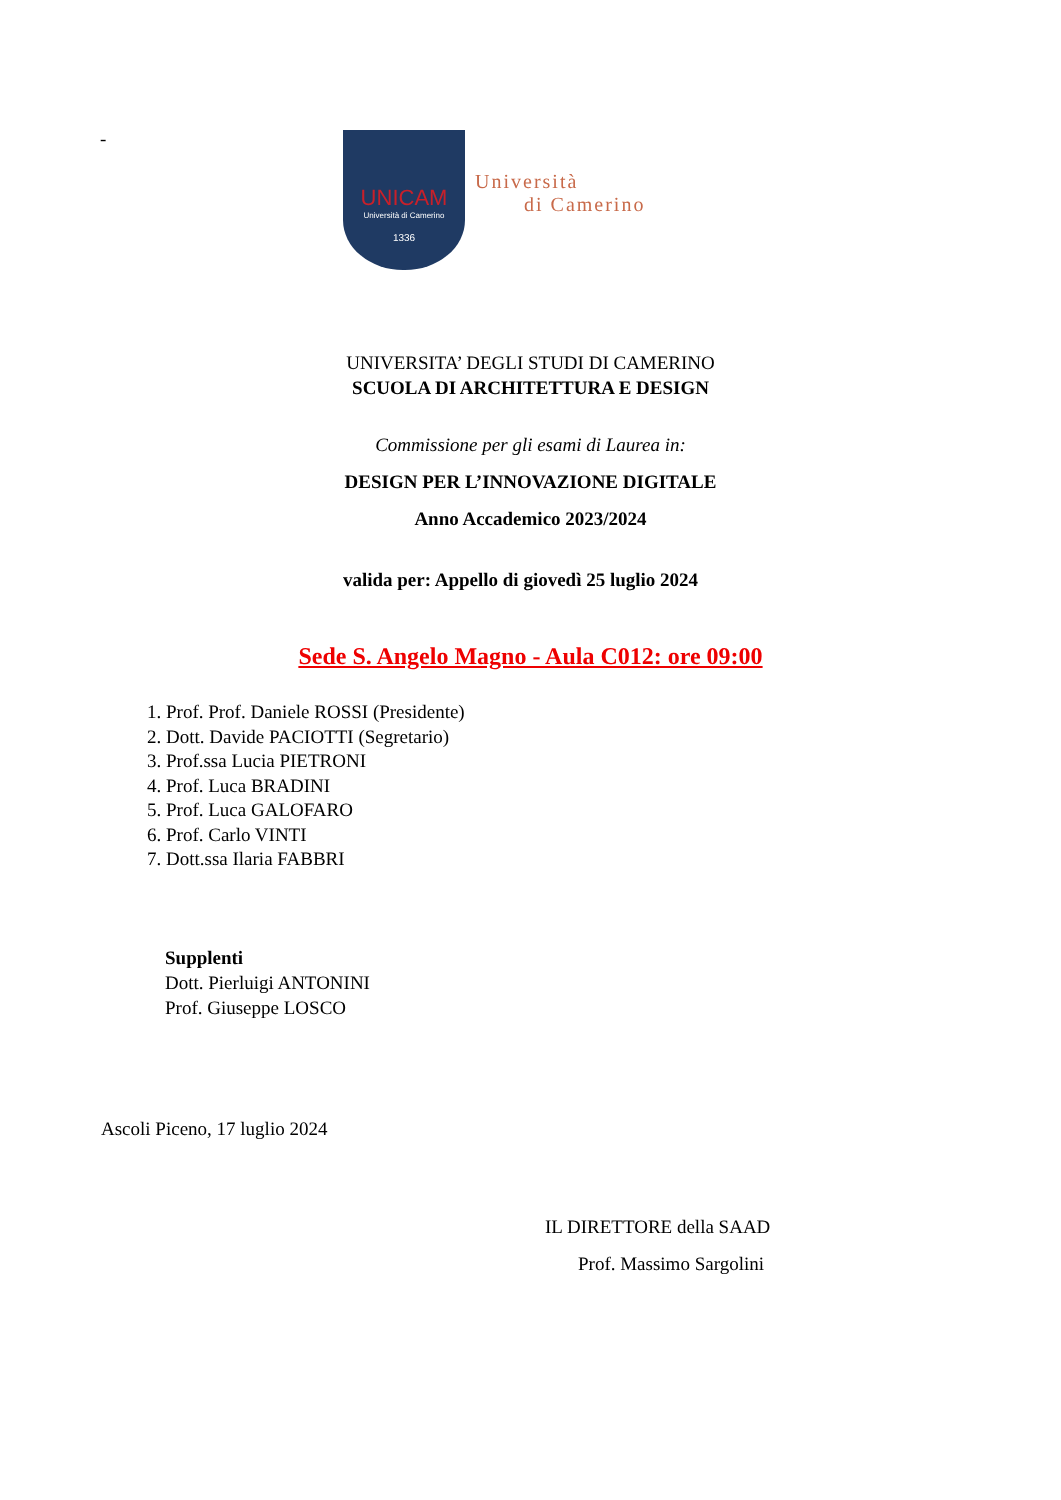-
UNICAM
Università di Camerino
1336
Università
di Camerino
UNIVERSITA’ DEGLI STUDI DI CAMERINO
SCUOLA DI ARCHITETTURA E DESIGN
Commissione per gli esami di Laurea in:
DESIGN PER L’INNOVAZIONE DIGITALE
Anno Accademico 2023/2024
valida per: Appello di giovedì 25 luglio 2024
Sede S. Angelo Magno - Aula C012: ore 09:00
1. Prof. Prof. Daniele ROSSI (Presidente)
2. Dott. Davide PACIOTTI (Segretario)
3. Prof.ssa Lucia PIETRONI
4. Prof. Luca BRADINI
5. Prof. Luca GALOFARO
6. Prof. Carlo VINTI
7. Dott.ssa Ilaria FABBRI
Supplenti
Dott. Pierluigi ANTONINI
Prof. Giuseppe LOSCO
Ascoli Piceno, 17 luglio 2024
IL DIRETTORE della SAAD
Prof. Massimo Sargolini